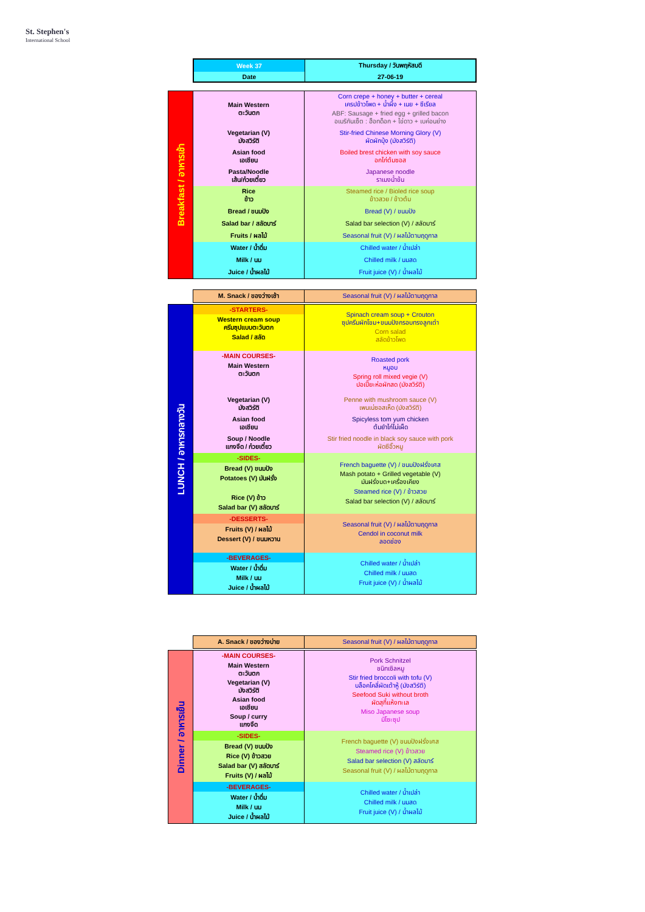St. Stephen's
International School
| Week 37 | Thursday / วันพฤหัสบดี |
| Date | 27-06-19 |
| Breakfast / อาหารเช้า | Main Western ตะวันตก | Corn crepe + honey + butter + cereal เครปข้าวโพด + น้ำผึ้ง + เนย + ซีเรียล ABF: Sausage + fried egg + grilled bacon อเมริกันเซ็ต : ฮ็อทด็อก + ไข่ดาว + เบค่อนย่าง |
| | Vegetarian (V) มังสวิรัติ | Stir-fried Chinese Morning Glory (V) ผัดผักบุ้ง (มังสวิรัติ) |
| | Asian food เอเชียน | Boiled brest chicken with soy sauce อกไก่ต้มซอส |
| | Pasta/Noodle เส้น/ก๋วยเตี๋ยว | Japanese noodle ราเมงน้ำข้น |
| | Rice ข้าว | Steamed rice / Bioled rice soup ข้าวสวย / ข้าวต้ม |
| | Bread / ขนมปัง | Bread (V) / ขนมปัง |
| | Salad bar / สลัดบาร์ | Salad bar selection (V) / สลัดบาร์ |
| | Fruits / ผลไม้ | Seasonal fruit (V) / ผลไม้ตามฤดูกาล |
| | Water / น้ำดื่ม | Chilled water / น้ำเปล่า |
| | Milk / นม | Chilled milk / นมสด |
| | Juice / น้ำผลไม้ | Fruit juice (V) / น้ำผลไม้ |
| M. Snack / ของว่างเช้า | Seasonal fruit (V) / ผลไม้ตามฤดูกาล |
| LUNCH / อาหารกลางวัน | -STARTERS- | Spinach cream soup + Crouton ซุปครีมผักโขม+ขนมปังกรอบทรงลูกเต๋า Corn salad สลัดข้าวโพด |
| | Western cream soup ครีมซุปแบบตะวันตก Salad / สลัด | |
| | -MAIN COURSES- | Roasted pork หมูอบ Spring roll mixed vegie (V) ปอเปี๊ยะห่อผักสด (มังสวิรัติ) |
| | Main Western ตะวันตก | |
| | Vegetarian (V) มังสวิรัติ | Penne with mushroom sauce (V) เพนเน่ซอสเห็ด (มังสวิรัติ) |
| | Asian food เอเชียน | Spicyless tom yum chicken ต้มยำไก่ไม่เผ็ด |
| | Soup / Noodle แกงจืด / ก๋วยเตี๋ยว | Stir fried noodle in black soy sauce with pork ผัดซีอิ๊วหมู |
| | -SIDES- | French baguette (V) / ขนมปังฝรั่งเศส Mash potato + Grilled vegetable (V) มันฝรั่งบด+เครื่องเคียง Steamed rice (V) / ข้าวสวย Salad bar selection (V) / สลัดบาร์ |
| | Bread (V) ขนมปัง Potatoes (V) มันฝรั่ง | |
| | Rice (V) ข้าว Salad bar (V) สลัดบาร์ | |
| | -DESSERTS- | Seasonal fruit (V) / ผลไม้ตามฤดูกาล Cendol in coconut milk ลอดช่อง |
| | Fruits (V) / ผลไม้ Dessert (V) / ขนมหวาน | |
| | -BEVERAGES- | Chilled water / น้ำเปล่า Chilled milk / นมสด Fruit juice (V) / น้ำผลไม้ |
| | Water / น้ำดื่ม Milk / นม Juice / น้ำผลไม้ | |
| A. Snack / ของว่างบ่าย | Seasonal fruit (V) / ผลไม้ตามฤดูกาล |
| Dinner / อาหารเย็น | -MAIN COURSES- | Pork Schnitzel ชนิทเซิลหมู Stir fried broccoli with tofu (V) บล็อคโคลี่ผัดเต้าหู้ (มังสวิรัติ) Seefood Suki without broth ผัดสุกี้แห้งทะเล Miso Japanese soup มิโซะซุป |
| | Main Western ตะวันตก Vegetarian (V) มังสวิรัติ Asian food เอเชียน Soup / curry แกงจืด | |
| | -SIDES- | French baguette (V) ขนมปังฝรั่งเศส Steamed rice (V) ข้าวสวย Salad bar selection (V) สลัดบาร์ Seasonal fruit (V) / ผลไม้ตามฤดูกาล |
| | Bread (V) ขนมปัง Rice (V) ข้าวสวย Salad bar (V) สลัดบาร์ Fruits (V) / ผลไม้ | |
| | -BEVERAGES- | Chilled water / น้ำเปล่า Chilled milk / นมสด Fruit juice (V) / น้ำผลไม้ |
| | Water / น้ำดื่ม Milk / นม Juice / น้ำผลไม้ | |